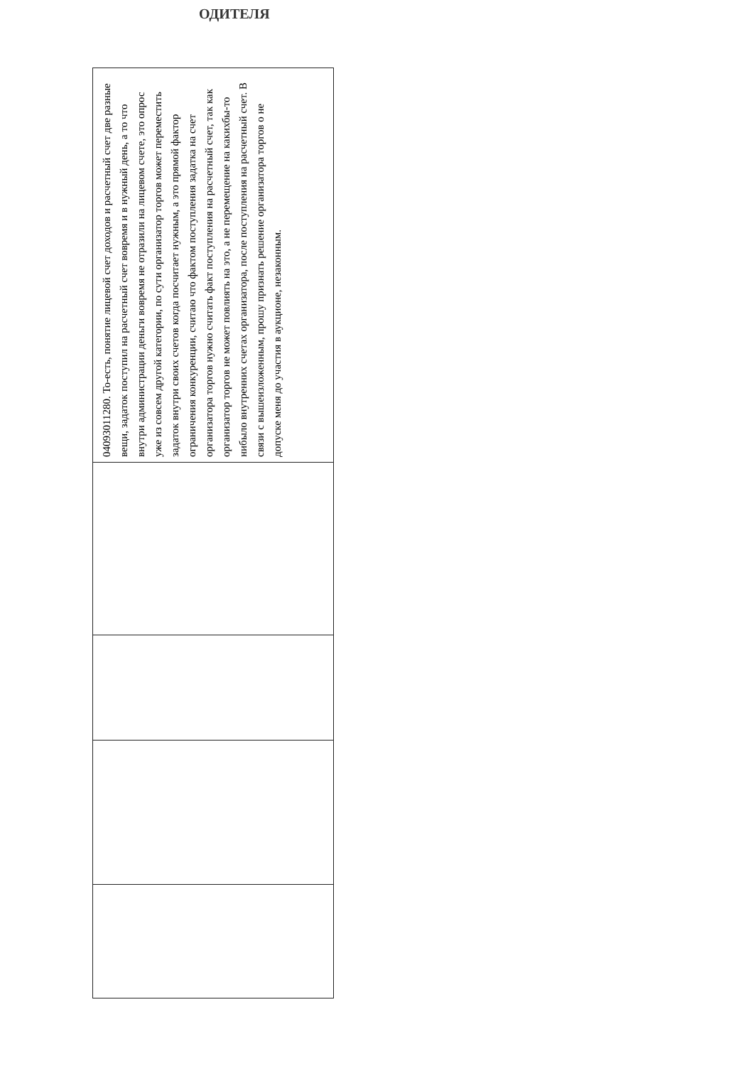ОДИТЕЛЯ
| 04093011280. То-есть, понятие лицевой счет доходов и расчетный счет две разные вещи, задаток поступил на расчетный счет вовремя и в нужный день, а то что внутри администрации деньги вовремя не отразили на лицевом счете, это опрос уже из совсем другой категории, по сути организатор торгов может переместить задаток внутри своих счетов когда посчитает нужным, а это прямой фактор ограничения конкуренции, считаю что фактом поступления задатка на счет организатора торгов нужно считать факт поступления на расчетный счет, так как организатор торгов не может повлиять на это, а не перемещение на какихбы-то нибыло внутренних счетах организатора, после поступления на расчетный счет. В связи с вышеизложенным, прошу признать решение организатора торгов о не допуске меня до участия в аукционе, незаконным. |